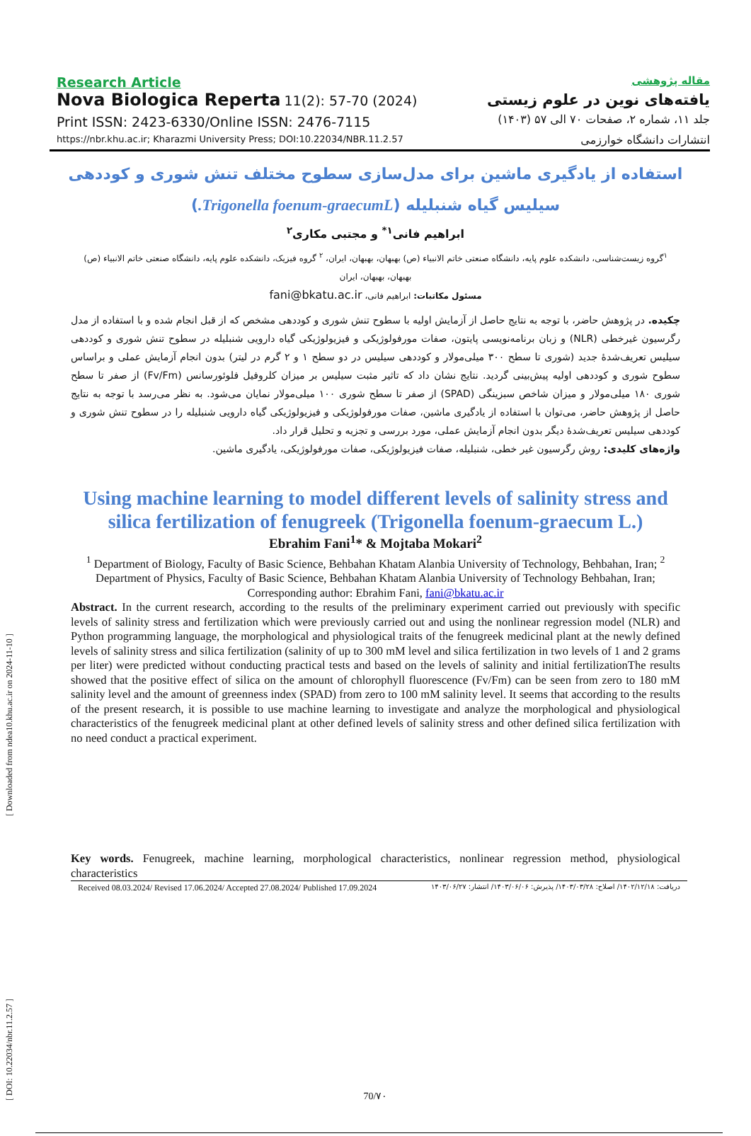[ DOI: 10.22034/nbr.11.2.57 ] [ Downloaded from ndea10.khu.ac.ir on 2024-11-10 ]
Research Article
Nova Biologica Reperta 11(2): 57-70 (2024)
Print ISSN: 2423-6330/Online ISSN: 2476-7115
https://nbr.khu.ac.ir; Kharazmi University Press; DOI:10.22034/NBR.11.2.57
مقاله پژوهشی
یافته‌های نوین در علوم زیستی
جلد ۱۱، شماره ۲، صفحات ۷۰ الی ۵۷ (۱۴۰۳)
انتشارات دانشگاه خوارزمی
استفاده از یادگیری ماشین برای مدل‌سازی سطوح مختلف تنش شوری و کوددهی
سیلیس گیاه شنبلیله (Trigonella foenum-graecumL.)
ابراهیم فانی<sup>۱*</sup> و مجتبی مکاری<sup>۲</sup>
<sup>۱</sup> گروه زیست‌شناسی، دانشکده علوم پایه، دانشگاه صنعتی خاتم الانبیاء (ص) بهبهان، بهبهان، ایران، <sup>۲</sup> گروه فیزیک، دانشکده علوم پایه، دانشگاه صنعتی خاتم الانبیاء (ص) بهبهان، بهبهان، ایران
مسئول مکاتبات: ابراهیم فانی، fani@bkatu.ac.ir
چکیده. در پژوهش حاضر، با توجه به نتایج حاصل از آزمایش اولیه با سطوح تنش شوری و کوددهی مشخص که از قبل انجام شده و با استفاده از مدل رگرسیون غیرخطی (NLR) و زبان برنامه‌نویسی پایتون، صفات مورفولوژیکی و فیزیولوژیکی گیاه دارویی شنبلیله در سطوح تنش شوری و کوددهی سیلیس تعریف‌شدهٔ جدید (شوری تا سطح ۳۰۰ میلی‌مولار و کوددهی سیلیس در دو سطح ۱ و ۲ گرم در لیتر) بدون انجام آزمایش عملی و براساس سطوح شوری و کوددهی اولیه پیش‌بینی گردید. نتایج نشان داد که تاثیر مثبت سیلیس بر میزان کلروفیل فلوئورسانس (Fv/Fm) از صفر تا سطح شوری ۱۸۰ میلی‌مولار و میزان شاخص سبزینگی (SPAD) از صفر تا سطح شوری ۱۰۰ میلی‌مولار نمایان می‌شود. به نظر می‌رسد با توجه به نتایج حاصل از پژوهش حاضر، می‌توان با استفاده از یادگیری ماشین، صفات مورفولوژیکی و فیزیولوژیکی گیاه دارویی شنبلیله را در سطوح تنش شوری و کوددهی سیلیس تعریف‌شدهٔ دیگر بدون انجام آزمایش عملی، مورد بررسی و تجزیه و تحلیل قرار داد.
واژه‌های کلیدی: روش رگرسیون غیر خطی، شنبلیله، صفات فیزیولوژیکی، صفات مورفولوژیکی، یادگیری ماشین.
Using machine learning to model different levels of salinity stress and
silica fertilization of fenugreek (Trigonella foenum-graecum L.)
Ebrahim Fani<sup>1</sup>* & Mojtaba Mokari<sup>2</sup>
<sup>1</sup> Department of Biology, Faculty of Basic Science, Behbahan Khatam Alanbia University of Technology, Behbahan, Iran; <sup>2</sup> Department of Physics, Faculty of Basic Science, Behbahan Khatam Alanbia University of Technology Behbahan, Iran;
Corresponding author: Ebrahim Fani, fani@bkatu.ac.ir
Abstract. In the current research, according to the results of the preliminary experiment carried out previously with specific levels of salinity stress and fertilization which were previously carried out and using the nonlinear regression model (NLR) and Python programming language, the morphological and physiological traits of the fenugreek medicinal plant at the newly defined levels of salinity stress and silica fertilization (salinity of up to 300 mM level and silica fertilization in two levels of 1 and 2 grams per liter) were predicted without conducting practical tests and based on the levels of salinity and initial fertilizationThe results showed that the positive effect of silica on the amount of chlorophyll fluorescence (Fv/Fm) can be seen from zero to 180 mM salinity level and the amount of greenness index (SPAD) from zero to 100 mM salinity level. It seems that according to the results of the present research, it is possible to use machine learning to investigate and analyze the morphological and physiological characteristics of the fenugreek medicinal plant at other defined levels of salinity stress and other defined silica fertilization with no need conduct a practical experiment.
Key words. Fenugreek, machine learning, morphological characteristics, nonlinear regression method, physiological characteristics
Received 08.03.2024/ Revised 17.06.2024/ Accepted 27.08.2024/ Published 17.09.2024 دریافت: ۱۴۰۲/۱۲/۱۸/ اصلاح: ۱۴۰۳/۰۳/۲۸/ پذیرش: ۱۴۰۳/۰۶/۰۶/ انتشار: ۱۴۰۳/۰۶/۲۷
70/۷۰